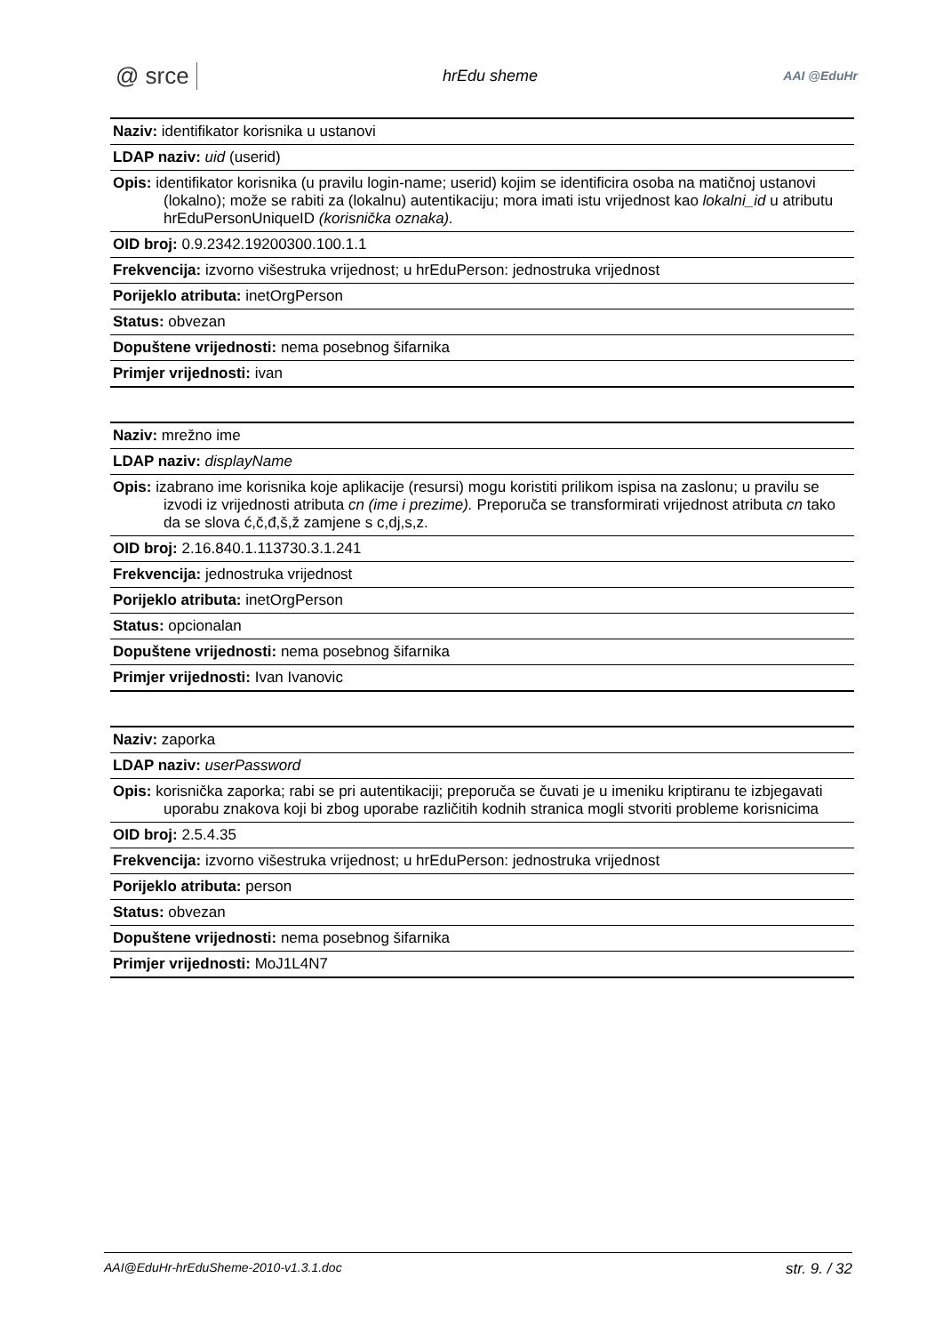@ srce hrEdu sheme AAI @EduHr
| Naziv: identifikator korisnika u ustanovi |
| LDAP naziv: uid (userid) |
| Opis: identifikator korisnika (u pravilu login-name; userid) kojim se identificira osoba na matičnoj ustanovi (lokalno); može se rabiti za (lokalnu) autentikaciju; mora imati istu vrijednost kao lokalni_id u atributu hrEduPersonUniqueID (korisnička oznaka). |
| OID broj: 0.9.2342.19200300.100.1.1 |
| Frekvencija: izvorno višestruka vrijednost; u hrEduPerson: jednostruka vrijednost |
| Porijeklo atributa: inetOrgPerson |
| Status: obvezan |
| Dopuštene vrijednosti: nema posebnog šifarnika |
| Primjer vrijednosti: ivan |
| Naziv: mrežno ime |
| LDAP naziv: displayName |
| Opis: izabrano ime korisnika koje aplikacije (resursi) mogu koristiti prilikom ispisa na zaslonu; u pravilu se izvodi iz vrijednosti atributa cn (ime i prezime). Preporuča se transformirati vrijednost atributa cn tako da se slova ć,č,đ,š,ž zamjene s c,dj,s,z. |
| OID broj: 2.16.840.1.113730.3.1.241 |
| Frekvencija: jednostruka vrijednost |
| Porijeklo atributa: inetOrgPerson |
| Status: opcionalan |
| Dopuštene vrijednosti: nema posebnog šifarnika |
| Primjer vrijednosti: Ivan Ivanovic |
| Naziv: zaporka |
| LDAP naziv: userPassword |
| Opis: korisnička zaporka; rabi se pri autentikaciji; preporuča se čuvati je u imeniku kriptiranu te izbjegavati uporabu znakova koji bi zbog uporabe različitih kodnih stranica mogli stvoriti probleme korisnicima |
| OID broj: 2.5.4.35 |
| Frekvencija: izvorno višestruka vrijednost; u hrEduPerson: jednostruka vrijednost |
| Porijeklo atributa: person |
| Status: obvezan |
| Dopuštene vrijednosti: nema posebnog šifarnika |
| Primjer vrijednosti: MoJ1L4N7 |
AAI@EduHr-hrEduSheme-2010-v1.3.1.doc str. 9. / 32